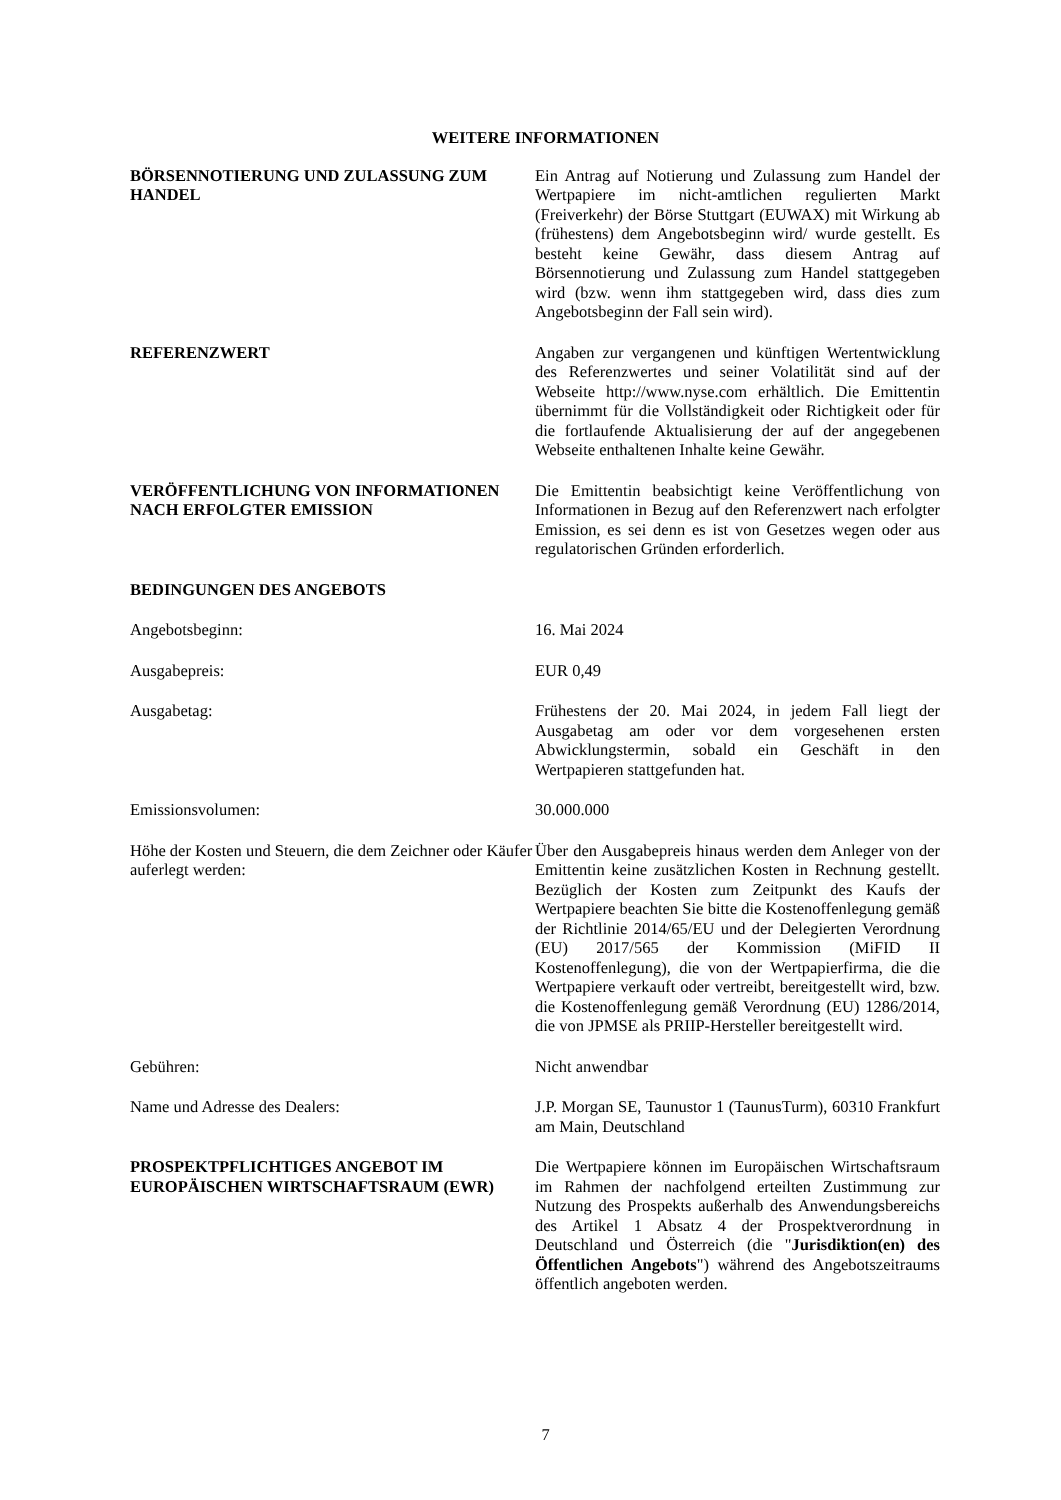WEITERE INFORMATIONEN
BÖRSENNOTIERUNG UND ZULASSUNG ZUM HANDEL Ein Antrag auf Notierung und Zulassung zum Handel der Wertpapiere im nicht-amtlichen regulierten Markt (Freiverkehr) der Börse Stuttgart (EUWAX) mit Wirkung ab (frühestens) dem Angebotsbeginn wird/ wurde gestellt. Es besteht keine Gewähr, dass diesem Antrag auf Börsennotierung und Zulassung zum Handel stattgegeben wird (bzw. wenn ihm stattgegeben wird, dass dies zum Angebotsbeginn der Fall sein wird).
REFERENZWERT Angaben zur vergangenen und künftigen Wertentwicklung des Referenzwertes und seiner Volatilität sind auf der Webseite http://www.nyse.com erhältlich. Die Emittentin übernimmt für die Vollständigkeit oder Richtigkeit oder für die fortlaufende Aktualisierung der auf der angegebenen Webseite enthaltenen Inhalte keine Gewähr.
VERÖFFENTLICHUNG VON INFORMATIONEN NACH ERFOLGTER EMISSION
Die Emittentin beabsichtigt keine Veröffentlichung von Informationen in Bezug auf den Referenzwert nach erfolgter Emission, es sei denn es ist von Gesetzes wegen oder aus regulatorischen Gründen erforderlich.
BEDINGUNGEN DES ANGEBOTS
Angebotsbeginn: 16. Mai 2024
Ausgabepreis: EUR 0,49
Ausgabetag: Frühestens der 20. Mai 2024, in jedem Fall liegt der Ausgabetag am oder vor dem vorgesehenen ersten Abwicklungstermin, sobald ein Geschäft in den Wertpapieren stattgefunden hat.
Emissionsvolumen: 30.000.000
Höhe der Kosten und Steuern, die dem Zeichner oder Käufer auferlegt werden:
Über den Ausgabepreis hinaus werden dem Anleger von der Emittentin keine zusätzlichen Kosten in Rechnung gestellt. Bezüglich der Kosten zum Zeitpunkt des Kaufs der Wertpapiere beachten Sie bitte die Kostenoffenlegung gemäß der Richtlinie 2014/65/EU und der Delegierten Verordnung (EU) 2017/565 der Kommission (MiFID II Kostenoffenlegung), die von der Wertpapierfirma, die die Wertpapiere verkauft oder vertreibt, bereitgestellt wird, bzw. die Kostenoffenlegung gemäß Verordnung (EU) 1286/2014, die von JPMSE als PRIIP-Hersteller bereitgestellt wird.
Gebühren: Nicht anwendbar
Name und Adresse des Dealers: J.P. Morgan SE, Taunustor 1 (TaunusTurm), 60310 Frankfurt am Main, Deutschland
PROSPEKTPFLICHTIGES ANGEBOT IM EUROPÄISCHEN WIRTSCHAFTSRAUM (EWR)
Die Wertpapiere können im Europäischen Wirtschaftsraum im Rahmen der nachfolgend erteilten Zustimmung zur Nutzung des Prospekts außerhalb des Anwendungsbereichs des Artikel 1 Absatz 4 der Prospektverordnung in Deutschland und Österreich (die "Jurisdiktion(en) des Öffentlichen Angebots") während des Angebotszeitraums öffentlich angeboten werden.
7